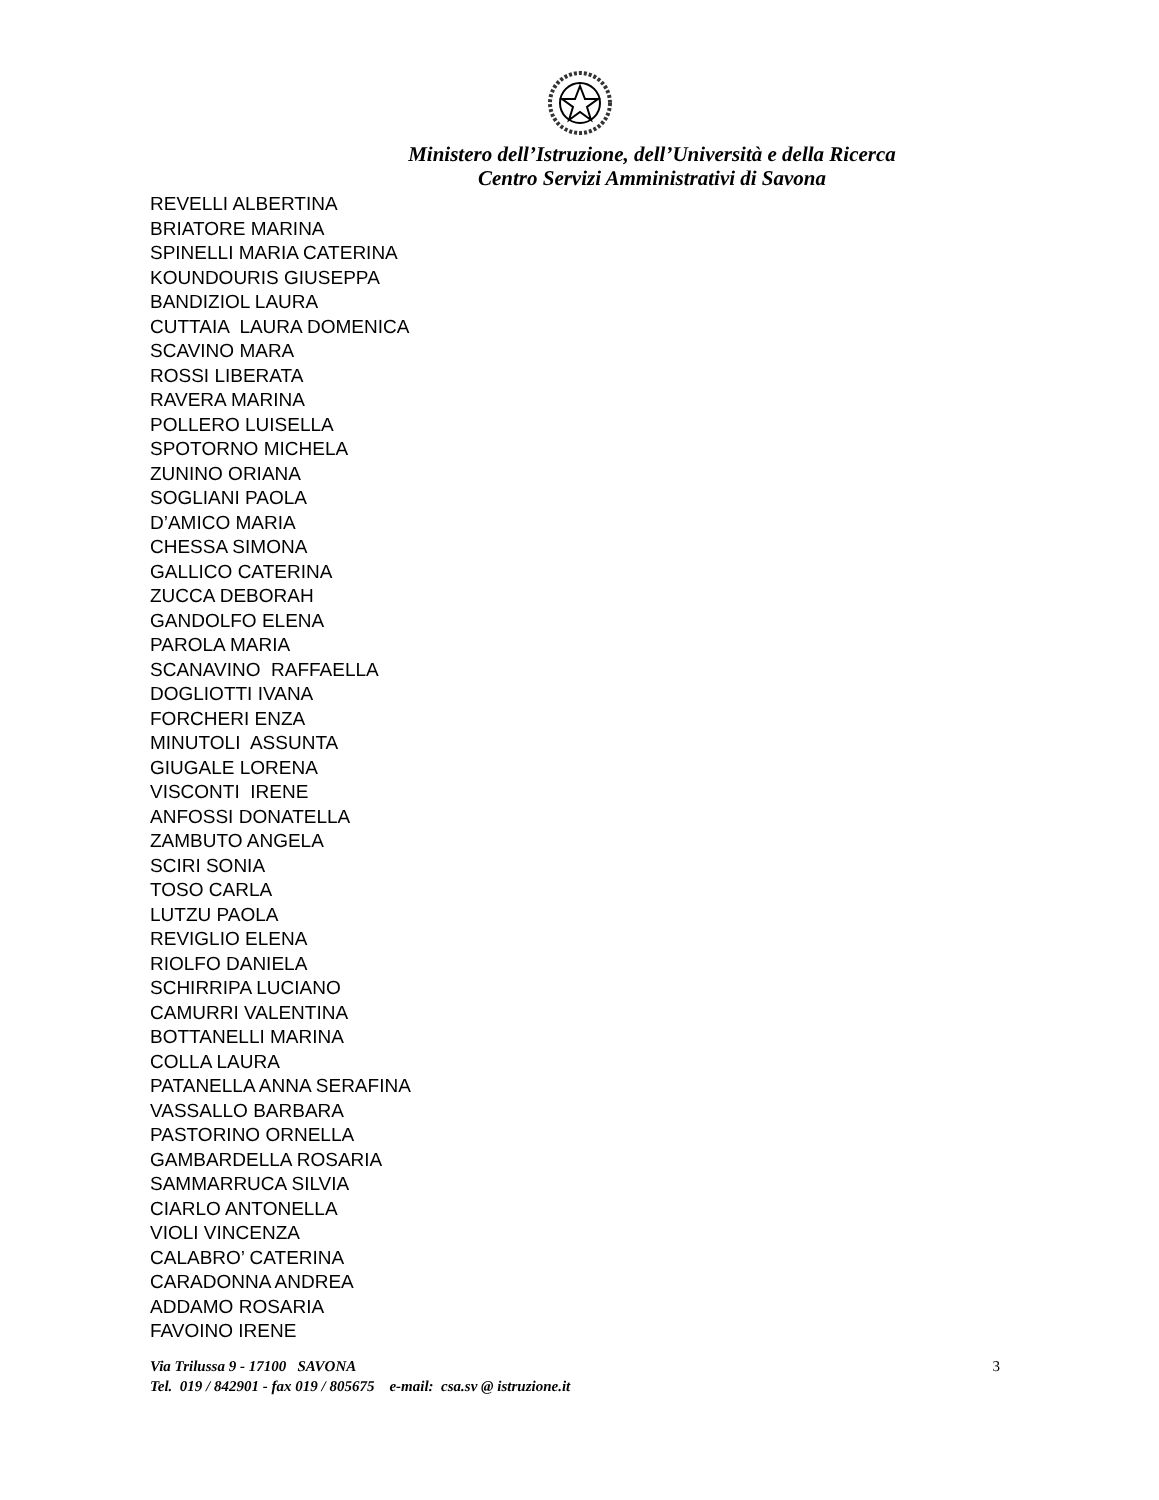Ministero dell’Istruzione, dell’Università e della Ricerca
Centro Servizi Amministrativi di Savona
REVELLI ALBERTINA BRIATORE MARINA SPINELLI MARIA CATERINA KOUNDOURIS GIUSEPPA BANDIZIOL LAURA CUTTAIA LAURA DOMENICA SCAVINO MARA ROSSI LIBERATA RAVERA MARINA POLLERO LUISELLA SPOTORNO MICHELA ZUNINO ORIANA SOGLIANI PAOLA D’AMICO MARIA CHESSA SIMONA GALLICO CATERINA ZUCCA DEBORAH GANDOLFO ELENA PAROLA MARIA SCANAVINO RAFFAELLA DOGLIOTTI IVANA FORCHERI ENZA MINUTOLI ASSUNTA GIUGALE LORENA VISCONTI IRENE ANFOSSI DONATELLA ZAMBUTO ANGELA SCIRI SONIA TOSO CARLA LUTZU PAOLA REVIGLIO ELENA RIOLFO DANIELA SCHIRRIPA LUCIANO CAMURRI VALENTINA BOTTANELLI MARINA COLLA LAURA PATANELLA ANNA SERAFINA VASSALLO BARBARA PASTORINO ORNELLA GAMBARDELLA ROSARIA SAMMARRUCA SILVIA CIARLO ANTONELLA VIOLI VINCENZA CALABRO’ CATERINA CARADONNA ANDREA ADDAMO ROSARIA FAVOINO IRENE
Via Trilussa 9 - 17100 SAVONA 3
Tel. 019 / 842901 - fax 019 / 805675 e-mail: csa.sv @ istruzione.it